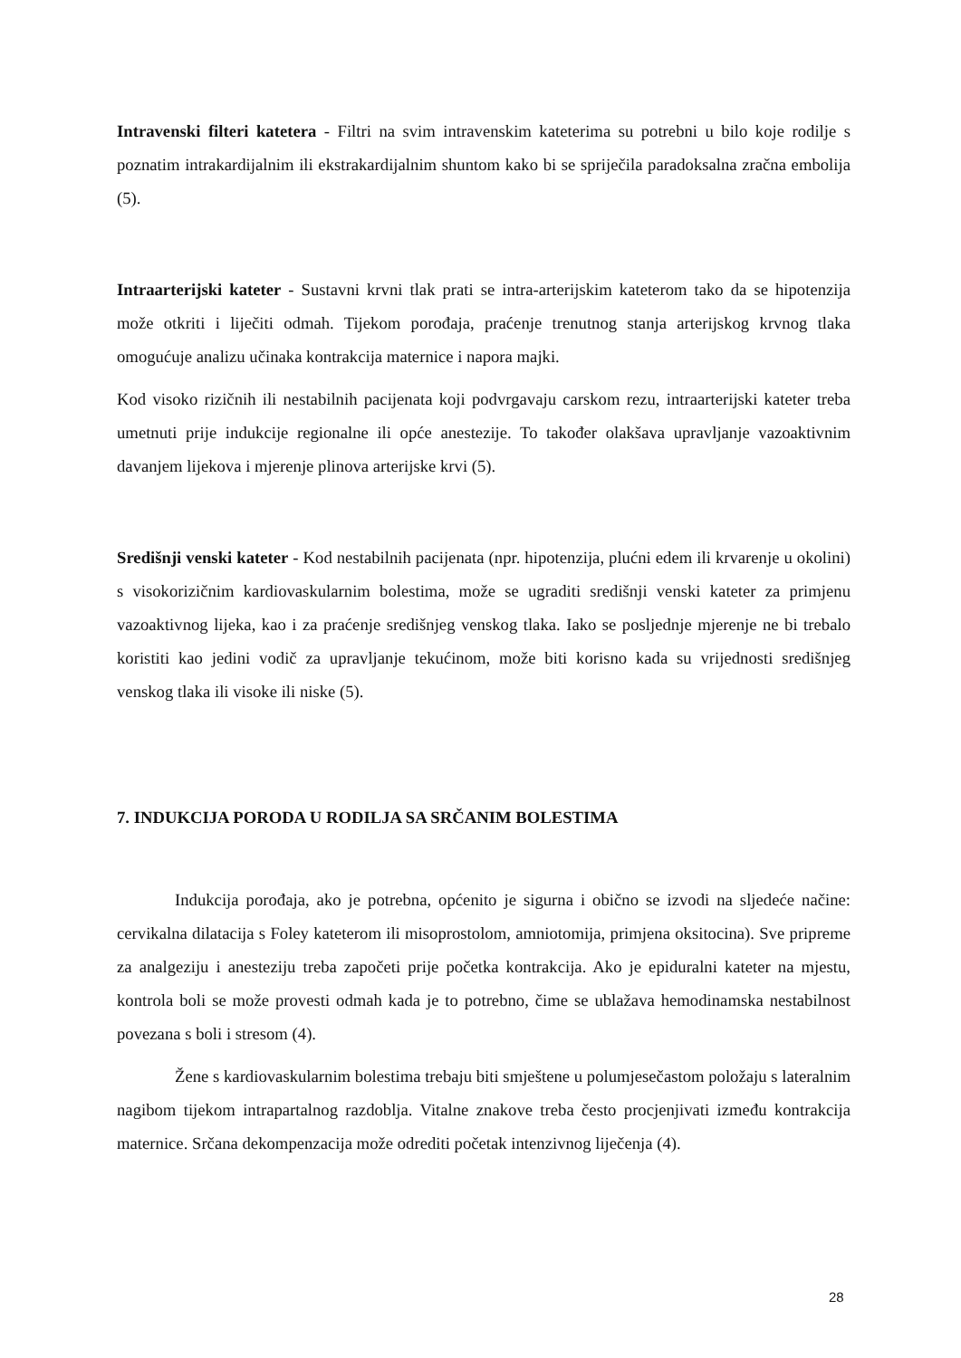Intravenski filteri katetera - Filtri na svim intravenskim kateterima su potrebni u bilo koje rodilje s poznatim intrakardijalnim ili ekstrakardijalnim shuntom kako bi se spriječila paradoksalna zračna embolija (5).
Intraarterijski kateter - Sustavni krvni tlak prati se intra-arterijskim kateterom tako da se hipotenzija može otkriti i liječiti odmah. Tijekom porođaja, praćenje trenutnog stanja arterijskog krvnog tlaka omogućuje analizu učinaka kontrakcija maternice i napora majki.
Kod visoko rizičnih ili nestabilnih pacijenata koji podvrgavaju carskom rezu, intraarterijski kateter treba umetnuti prije indukcije regionalne ili opće anestezije. To također olakšava upravljanje vazoaktivnim davanjem lijekova i mjerenje plinova arterijske krvi (5).
Središnji venski kateter - Kod nestabilnih pacijenata (npr. hipotenzija, plućni edem ili krvarenje u okolini) s visokorizičnim kardiovaskularnim bolestima, može se ugraditi središnji venski kateter za primjenu vazoaktivnog lijeka, kao i za praćenje središnjeg venskog tlaka. Iako se posljednje mjerenje ne bi trebalo koristiti kao jedini vodič za upravljanje tekućinom, može biti korisno kada su vrijednosti središnjeg venskog tlaka ili visoke ili niske (5).
7. INDUKCIJA PORODA U RODILJA SA SRČANIM BOLESTIMA
Indukcija porođaja, ako je potrebna, općenito je sigurna i obično se izvodi na sljedeće načine: cervikalna dilatacija s Foley kateterom ili misoprostolom, amniotomija, primjena oksitocina). Sve pripreme za analgeziju i anesteziju treba započeti prije početka kontrakcija. Ako je epiduralni kateter na mjestu, kontrola boli se može provesti odmah kada je to potrebno, čime se ublažava hemodinamska nestabilnost povezana s boli i stresom (4).
Žene s kardiovaskularnim bolestima trebaju biti smještene u polumjesečastom položaju s lateralnim nagibom tijekom intrapartalnog razdoblja. Vitalne znakove treba često procjenjivati između kontrakcija maternice. Srčana dekompenzacija može odrediti početak intenzivnog liječenja (4).
28